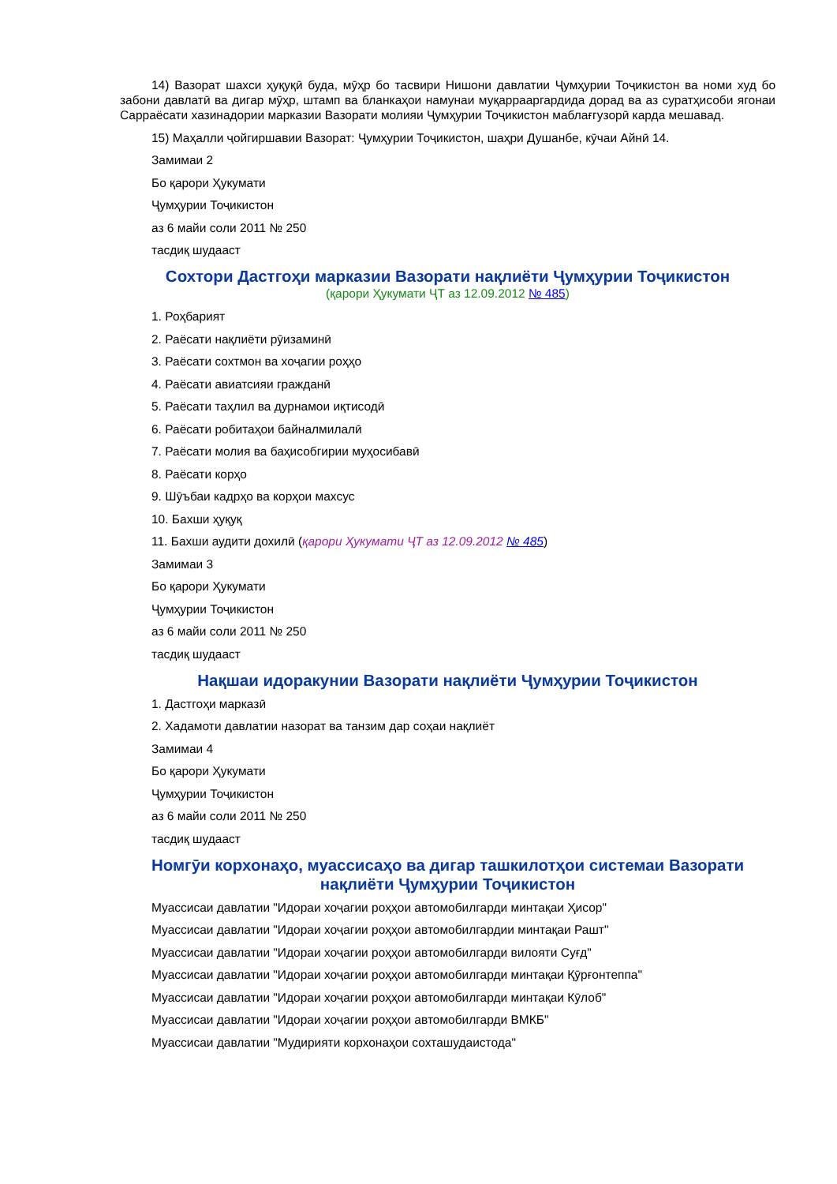14) Вазорат шахси ҳуқуқӣ буда, мӯҳр бо тасвири Нишони давлатии Ҷумҳурии Тоҷикистон ва номи худ бо забони давлатӣ ва дигар мӯҳр, штамп ва бланкаҳои намунаи муқаррааргардида дорад ва аз суратҳисоби ягонаи Сарраёсати хазинадории марказии Вазорати молияи Ҷумҳурии Тоҷикистон маблағгузорӣ карда мешавад.
15) Маҳалли ҷойгиршавии Вазорат: Ҷумҳурии Тоҷикистон, шаҳри Душанбе, кӯчаи Айнӣ 14.
Замимаи 2
Бо қарори Ҳукумати
Ҷумҳурии Тоҷикистон
аз 6 майи соли 2011 № 250
тасдиқ шудааст
Сохтори Дастгоҳи марказии Вазорати нақлиёти Ҷумҳурии Тоҷикистон
(қарори Ҳукумати ҶТ аз 12.09.2012 № 485)
1. Роҳбарият
2. Раёсати нақлиёти рӯизаминӣ
3. Раёсати сохтмон ва хоҷагии роҳҳо
4. Раёсати авиатсияи гражданӣ
5. Раёсати таҳлил ва дурнамои иқтисодӣ
6. Раёсати робитаҳои байналмилалӣ
7. Раёсати молия ва баҳисобгирии муҳосибавӣ
8. Раёсати корҳо
9. Шӯъбаи кадрҳо ва корҳои махсус
10. Бахши ҳуқуқ
11. Бахши аудити дохилӣ (қарори Ҳукумати ҶТ аз 12.09.2012 № 485)
Замимаи 3
Бо қарори Ҳукумати
Ҷумҳурии Тоҷикистон
аз 6 майи соли 2011 № 250
тасдиқ шудааст
Нақшаи идоракунии Вазорати нақлиёти Ҷумҳурии Тоҷикистон
1. Дастгоҳи марказӣ
2. Хадамоти давлатии назорат ва танзим дар соҳаи нақлиёт
Замимаи 4
Бо қарори Ҳукумати
Ҷумҳурии Тоҷикистон
аз 6 майи соли 2011 № 250
тасдиқ шудааст
Номгӯи корхонаҳо, муассисаҳо ва дигар ташкилотҳои системаи Вазорати нақлиёти Ҷумҳурии Тоҷикистон
Муассисаи давлатии "Идораи хоҷагии роҳҳои автомобилгарди минтақаи Ҳисор"
Муассисаи давлатии "Идораи хоҷагии роҳҳои автомобилгардии минтақаи Рашт"
Муассисаи давлатии "Идораи хоҷагии роҳҳои автомобилгарди вилояти Суғд"
Муассисаи давлатии "Идораи хоҷагии роҳҳои автомобилгарди минтақаи Қӯрғонтеппа"
Муассисаи давлатии "Идораи хоҷагии роҳҳои автомобилгарди минтақаи Кӯлоб"
Муассисаи давлатии "Идораи хоҷагии роҳҳои автомобилгарди ВМКБ"
Муассисаи давлатии "Мудирияти корхонаҳои сохташудаистода"